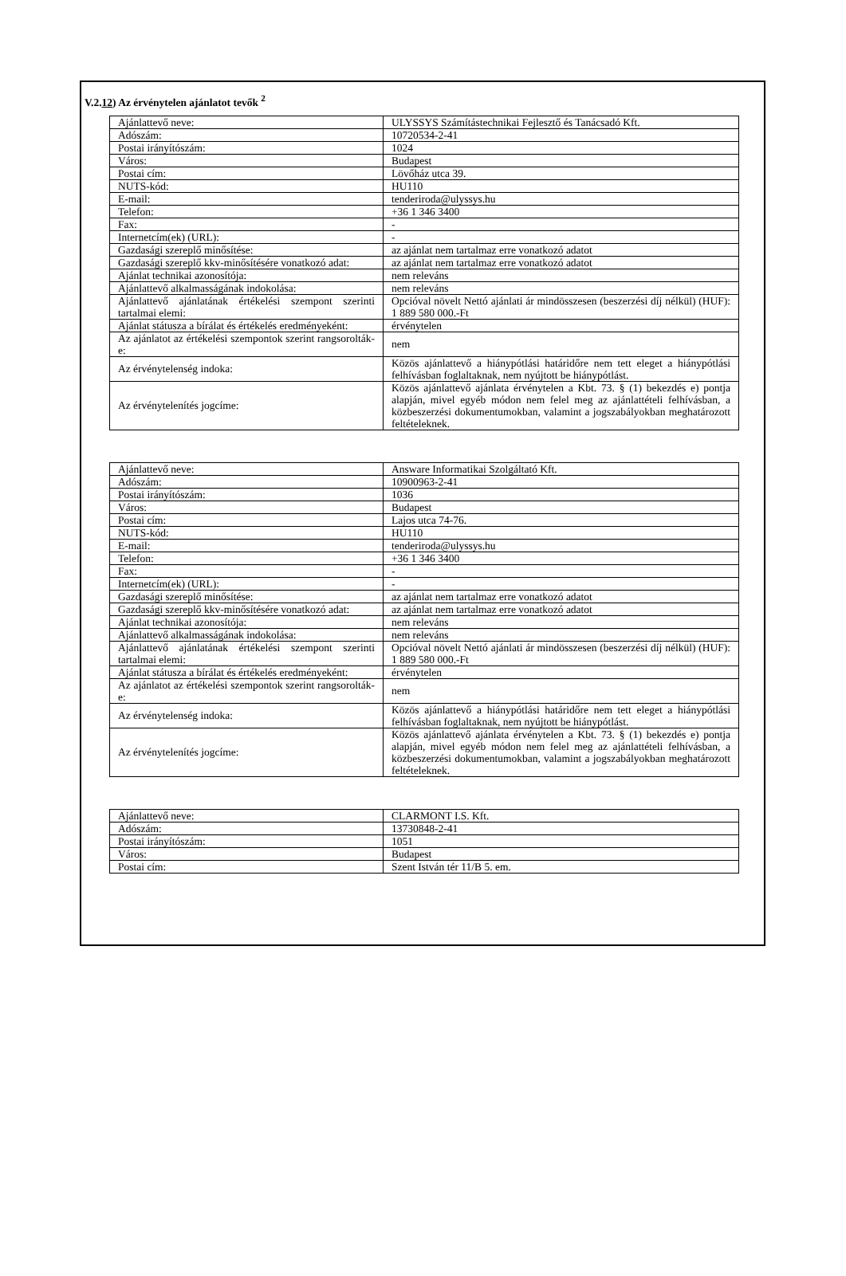V.2.12) Az érvénytelen ajánlatot tevők <sup>2</sup>
| Ajánlattevő neve: | ULYSSYS Számítástechnikai Fejlesztő és Tanácsadó Kft. |
| Adószám: | 10720534-2-41 |
| Postai irányítószám: | 1024 |
| Város: | Budapest |
| Postai cím: | Lövőház utca 39. |
| NUTS-kód: | HU110 |
| E-mail: | tenderiroda@ulyssys.hu |
| Telefon: | +36 1 346 3400 |
| Fax: | - |
| Internetcím(ek) (URL): | - |
| Gazdasági szereplő minősítése: | az ajánlat nem tartalmaz erre vonatkozó adatot |
| Gazdasági szereplő kkv-minősítésére vonatkozó adat: | az ajánlat nem tartalmaz erre vonatkozó adatot |
| Ajánlat technikai azonosítója: | nem releváns |
| Ajánlattevő alkalmasságának indokolása: | nem releváns |
| Ajánlattevő ajánlatának értékelési szempont szerinti tartalmai elemi: | Opcióval növelt Nettó ajánlati ár mindösszesen (beszerzési díj nélkül) (HUF): 1 889 580 000.-Ft |
| Ajánlat státusza a bírálat és értékelés eredményeként: | érvénytelen |
| Az ajánlatot az értékelési szempontok szerint rangsorolták-e: | nem |
| Az érvénytelenség indoka: | Közös ajánlattevő a hiánypótlási határidőre nem tett eleget a hiánypótlási felhívásban foglaltaknak, nem nyújtott be hiánypótlást. |
| Az érvénytelenítés jogcíme: | Közös ajánlattevő ajánlata érvénytelen a Kbt. 73. § (1) bekezdés e) pontja alapján, mivel egyéb módon nem felel meg az ajánlattételi felhívásban, a közbeszerzési dokumentumokban, valamint a jogszabályokban meghatározott feltételeknek. |
| Ajánlattevő neve: | Answare Informatikai Szolgáltató Kft. |
| Adószám: | 10900963-2-41 |
| Postai irányítószám: | 1036 |
| Város: | Budapest |
| Postai cím: | Lajos utca 74-76. |
| NUTS-kód: | HU110 |
| E-mail: | tenderiroda@ulyssys.hu |
| Telefon: | +36 1 346 3400 |
| Fax: | - |
| Internetcím(ek) (URL): | - |
| Gazdasági szereplő minősítése: | az ajánlat nem tartalmaz erre vonatkozó adatot |
| Gazdasági szereplő kkv-minősítésére vonatkozó adat: | az ajánlat nem tartalmaz erre vonatkozó adatot |
| Ajánlat technikai azonosítója: | nem releváns |
| Ajánlattevő alkalmasságának indokolása: | nem releváns |
| Ajánlattevő ajánlatának értékelési szempont szerinti tartalmai elemi: | Opcióval növelt Nettó ajánlati ár mindösszesen (beszerzési díj nélkül) (HUF): 1 889 580 000.-Ft |
| Ajánlat státusza a bírálat és értékelés eredményeként: | érvénytelen |
| Az ajánlatot az értékelési szempontok szerint rangsorolták-e: | nem |
| Az érvénytelenség indoka: | Közös ajánlattevő a hiánypótlási határidőre nem tett eleget a hiánypótlási felhívásban foglaltaknak, nem nyújtott be hiánypótlást. |
| Az érvénytelenítés jogcíme: | Közös ajánlattevő ajánlata érvénytelen a Kbt. 73. § (1) bekezdés e) pontja alapján, mivel egyéb módon nem felel meg az ajánlattételi felhívásban, a közbeszerzési dokumentumokban, valamint a jogszabályokban meghatározott feltételeknek. |
| Ajánlattevő neve: | CLARMONT I.S. Kft. |
| Adószám: | 13730848-2-41 |
| Postai irányítószám: | 1051 |
| Város: | Budapest |
| Postai cím: | Szent István tér 11/B 5. em. |